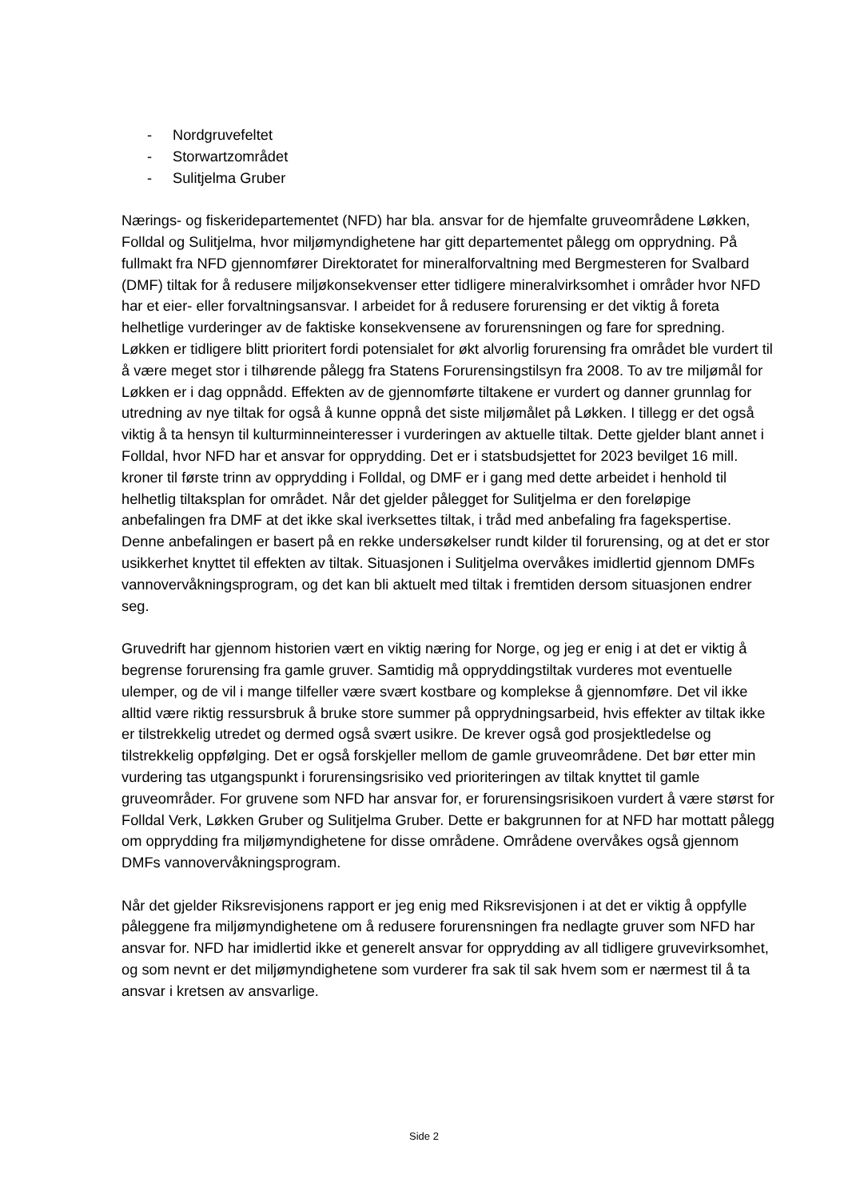- Nordgruvefeltet
- Storwartzområdet
- Sulitjelma Gruber
Nærings- og fiskeridepartementet (NFD) har bla. ansvar for de hjemfalte gruveområdene Løkken, Folldal og Sulitjelma, hvor miljømyndighetene har gitt departementet pålegg om opprydning. På fullmakt fra NFD gjennomfører Direktoratet for mineralforvaltning med Bergmesteren for Svalbard (DMF) tiltak for å redusere miljøkonsekvenser etter tidligere mineralvirksomhet i områder hvor NFD har et eier- eller forvaltningsansvar. I arbeidet for å redusere forurensing er det viktig å foreta helhetlige vurderinger av de faktiske konsekvensene av forurensningen og fare for spredning. Løkken er tidligere blitt prioritert fordi potensialet for økt alvorlig forurensing fra området ble vurdert til å være meget stor i tilhørende pålegg fra Statens Forurensingstilsyn fra 2008. To av tre miljømål for Løkken er i dag oppnådd. Effekten av de gjennomførte tiltakene er vurdert og danner grunnlag for utredning av nye tiltak for også å kunne oppnå det siste miljømålet på Løkken. I tillegg er det også viktig å ta hensyn til kulturminneinteresser i vurderingen av aktuelle tiltak. Dette gjelder blant annet i Folldal, hvor NFD har et ansvar for opprydding. Det er i statsbudsjettet for 2023 bevilget 16 mill. kroner til første trinn av opprydding i Folldal, og DMF er i gang med dette arbeidet i henhold til helhetlig tiltaksplan for området. Når det gjelder pålegget for Sulitjelma er den foreløpige anbefalingen fra DMF at det ikke skal iverksettes tiltak, i tråd med anbefaling fra fagekspertise. Denne anbefalingen er basert på en rekke undersøkelser rundt kilder til forurensing, og at det er stor usikkerhet knyttet til effekten av tiltak. Situasjonen i Sulitjelma overvåkes imidlertid gjennom DMFs vannovervåkningsprogram, og det kan bli aktuelt med tiltak i fremtiden dersom situasjonen endrer seg.
Gruvedrift har gjennom historien vært en viktig næring for Norge, og jeg er enig i at det er viktig å begrense forurensing fra gamle gruver. Samtidig må oppryddingstiltak vurderes mot eventuelle ulemper, og de vil i mange tilfeller være svært kostbare og komplekse å gjennomføre. Det vil ikke alltid være riktig ressursbruk å bruke store summer på opprydningsarbeid, hvis effekter av tiltak ikke er tilstrekkelig utredet og dermed også svært usikre. De krever også god prosjektledelse og tilstrekkelig oppfølging. Det er også forskjeller mellom de gamle gruveområdene. Det bør etter min vurdering tas utgangspunkt i forurensingsrisiko ved prioriteringen av tiltak knyttet til gamle gruveområder. For gruvene som NFD har ansvar for, er forurensingsrisikoen vurdert å være størst for Folldal Verk, Løkken Gruber og Sulitjelma Gruber. Dette er bakgrunnen for at NFD har mottatt pålegg om opprydding fra miljømyndighetene for disse områdene. Områdene overvåkes også gjennom DMFs vannovervåkningsprogram.
Når det gjelder Riksrevisjonens rapport er jeg enig med Riksrevisjonen i at det er viktig å oppfylle påleggene fra miljømyndighetene om å redusere forurensningen fra nedlagte gruver som NFD har ansvar for. NFD har imidlertid ikke et generelt ansvar for opprydding av all tidligere gruvevirksomhet, og som nevnt er det miljømyndighetene som vurderer fra sak til sak hvem som er nærmest til å ta ansvar i kretsen av ansvarlige.
Side 2